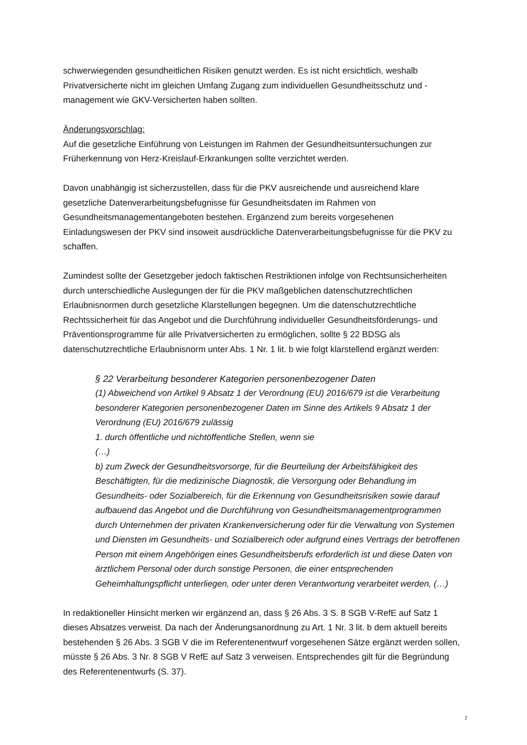schwerwiegenden gesundheitlichen Risiken genutzt werden. Es ist nicht ersichtlich, weshalb Privatversicherte nicht im gleichen Umfang Zugang zum individuellen Gesundheitsschutz und -management wie GKV-Versicherten haben sollten.
Änderungsvorschlag:
Auf die gesetzliche Einführung von Leistungen im Rahmen der Gesundheitsuntersuchungen zur Früherkennung von Herz-Kreislauf-Erkrankungen sollte verzichtet werden.
Davon unabhängig ist sicherzustellen, dass für die PKV ausreichende und ausreichend klare gesetzliche Datenverarbeitungsbefugnisse für Gesundheitsdaten im Rahmen von Gesundheitsmanagementangeboten bestehen. Ergänzend zum bereits vorgesehenen Einladungswesen der PKV sind insoweit ausdrückliche Datenverarbeitungsbefugnisse für die PKV zu schaffen.
Zumindest sollte der Gesetzgeber jedoch faktischen Restriktionen infolge von Rechtsunsicherheiten durch unterschiedliche Auslegungen der für die PKV maßgeblichen datenschutzrechtlichen Erlaubnisnormen durch gesetzliche Klarstellungen begegnen. Um die datenschutzrechtliche Rechtssicherheit für das Angebot und die Durchführung individueller Gesundheitsförderungs- und Präventionsprogramme für alle Privatversicherten zu ermöglichen, sollte § 22 BDSG als datenschutzrechtliche Erlaubnisnorm unter Abs. 1 Nr. 1 lit. b wie folgt klarstellend ergänzt werden:
§ 22 Verarbeitung besonderer Kategorien personenbezogener Daten
(1) Abweichend von Artikel 9 Absatz 1 der Verordnung (EU) 2016/679 ist die Verarbeitung besonderer Kategorien personenbezogener Daten im Sinne des Artikels 9 Absatz 1 der Verordnung (EU) 2016/679 zulässig
1. durch öffentliche und nichtöffentliche Stellen, wenn sie
(…)
b) zum Zweck der Gesundheitsvorsorge, für die Beurteilung der Arbeitsfähigkeit des Beschäftigten, für die medizinische Diagnostik, die Versorgung oder Behandlung im Gesundheits- oder Sozialbereich, für die Erkennung von Gesundheitsrisiken sowie darauf aufbauend das Angebot und die Durchführung von Gesundheitsmanagementprogrammen durch Unternehmen der privaten Krankenversicherung oder für die Verwaltung von Systemen und Diensten im Gesundheits- und Sozialbereich oder aufgrund eines Vertrags der betroffenen Person mit einem Angehörigen eines Gesundheitsberufs erforderlich ist und diese Daten von ärztlichem Personal oder durch sonstige Personen, die einer entsprechenden Geheimhaltungspflicht unterliegen, oder unter deren Verantwortung verarbeitet werden, (…)
In redaktioneller Hinsicht merken wir ergänzend an, dass § 26 Abs. 3 S. 8 SGB V-RefE auf Satz 1 dieses Absatzes verweist. Da nach der Änderungsanordnung zu Art. 1 Nr. 3 lit. b dem aktuell bereits bestehenden § 26 Abs. 3 SGB V die im Referentenentwurf vorgesehenen Sätze ergänzt werden sollen, müsste § 26 Abs. 3 Nr. 8 SGB V RefE auf Satz 3 verweisen. Entsprechendes gilt für die Begründung des Referentenentwurfs (S. 37).
7